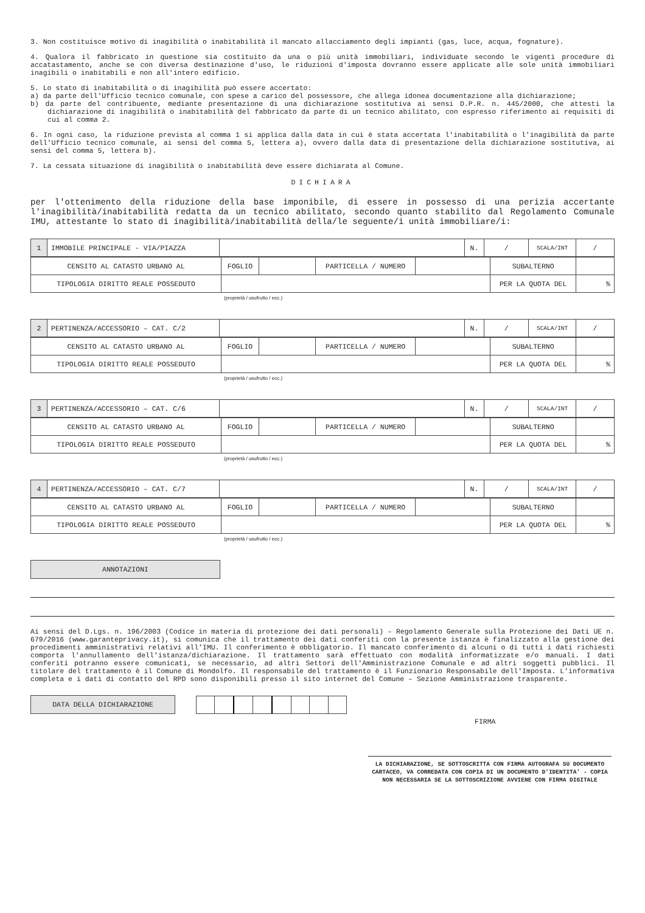3. Non costituisce motivo di inagibilità o inabitabilità il mancato allacciamento degli impianti (gas, luce, acqua, fognature).
4. Qualora il fabbricato in questione sia costituito da una o più unità immobiliari, individuate secondo le vigenti procedure di accatastamento, anche se con diversa destinazione d'uso, le riduzioni d'imposta dovranno essere applicate alle sole unità immobiliari inagibili o inabitabili e non all'intero edificio.
5. Lo stato di inabitabilità o di inagibilità può essere accertato:
a) da parte dell'Ufficio tecnico comunale, con spese a carico del possessore, che allega idonea documentazione alla dichiarazione;
b) da parte del contribuente, mediante presentazione di una dichiarazione sostitutiva ai sensi D.P.R. n. 445/2000, che attesti la dichiarazione di inagibilità o inabitabilità del fabbricato da parte di un tecnico abilitato, con espresso riferimento ai requisiti di cui al comma 2.
6. In ogni caso, la riduzione prevista al comma 1 si applica dalla data in cui è stata accertata l'inabitabilità o l'inagibilità da parte dell'Ufficio tecnico comunale, ai sensi del comma 5, lettera a), ovvero dalla data di presentazione della dichiarazione sostitutiva, ai sensi del comma 5, lettera b).
7. La cessata situazione di inagibilità o inabitabilità deve essere dichiarata al Comune.
DICHIARA
per l'ottenimento della riduzione della base imponibile, di essere in possesso di una perizia accertante l'inagibilità/inabitabilità redatta da un tecnico abilitato, secondo quanto stabilito dal Regolamento Comunale IMU, attestante lo stato di inagibilità/inabitabilità della/le seguente/i unità immobiliare/i:
| 1 | IMMOBILE PRINCIPALE - VIA/PIAZZA | | N. | / | SCALA/INT | / |
| CENSITO AL CATASTO URBANO AL | FOGLIO | | PARTICELLA / NUMERO | | SUBALTERNO | |
| TIPOLOGIA DIRITTO REALE POSSEDUTO | | | | | PER LA QUOTA DEL | % |
(proprietà / usufrutto / ecc.)
| 2 | PERTINENZA/ACCESSORIO – CAT. C/2 | | N. | / | SCALA/INT | / |
| CENSITO AL CATASTO URBANO AL | FOGLIO | | PARTICELLA / NUMERO | | SUBALTERNO | |
| TIPOLOGIA DIRITTO REALE POSSEDUTO | | | | | PER LA QUOTA DEL | % |
(proprietà / usufrutto / ecc.)
| 3 | PERTINENZA/ACCESSORIO – CAT. C/6 | | N. | / | SCALA/INT | / |
| CENSITO AL CATASTO URBANO AL | FOGLIO | | PARTICELLA / NUMERO | | SUBALTERNO | |
| TIPOLOGIA DIRITTO REALE POSSEDUTO | | | | | PER LA QUOTA DEL | % |
(proprietà / usufrutto / ecc.)
| 4 | PERTINENZA/ACCESSORIO – CAT. C/7 | | N. | / | SCALA/INT | / |
| CENSITO AL CATASTO URBANO AL | FOGLIO | | PARTICELLA / NUMERO | | SUBALTERNO | |
| TIPOLOGIA DIRITTO REALE POSSEDUTO | | | | | PER LA QUOTA DEL | % |
(proprietà / usufrutto / ecc.)
ANNOTAZIONI
Ai sensi del D.Lgs. n. 196/2003 (Codice in materia di protezione dei dati personali) – Regolamento Generale sulla Protezione dei Dati UE n. 679/2016 (www.garanteprivacy.it), si comunica che il trattamento dei dati conferiti con la presente istanza è finalizzato alla gestione dei procedimenti amministrativi relativi all’IMU. Il conferimento è obbligatorio. Il mancato conferimento di alcuni o di tutti i dati richiesti comporta l'annullamento dell'istanza/dichiarazione. Il trattamento sarà effettuato con modalità informatizzate e/o manuali. I dati conferiti potranno essere comunicati, se necessario, ad altri Settori dell'Amministrazione Comunale e ad altri soggetti pubblici. Il titolare del trattamento è il Comune di Mondolfo. Il responsabile del trattamento è il Funzionario Responsabile dell'Imposta. L'informativa completa e i dati di contatto del RPD sono disponibili presso il sito internet del Comune – Sezione Amministrazione trasparente.
DATA DELLA DICHIARAZIONE
FIRMA
LA DICHIARAZIONE, SE SOTTOSCRITTA CON FIRMA AUTOGRAFA SU DOCUMENTO CARTACEO, VA CORREDATA CON COPIA DI UN DOCUMENTO D’IDENTITA' - COPIA NON NECESSARIA SE LA SOTTOSCRIZIONE AVVIENE CON FIRMA DIGITALE